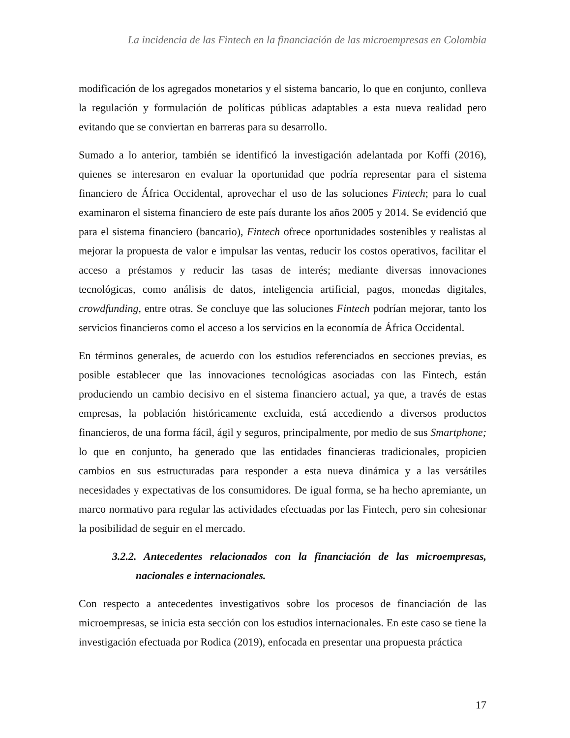La incidencia de las Fintech en la financiación de las microempresas en Colombia
modificación de los agregados monetarios y el sistema bancario, lo que en conjunto, conlleva la regulación y formulación de políticas públicas adaptables a esta nueva realidad pero evitando que se conviertan en barreras para su desarrollo.
Sumado a lo anterior, también se identificó la investigación adelantada por Koffi (2016), quienes se interesaron en evaluar la oportunidad que podría representar para el sistema financiero de África Occidental, aprovechar el uso de las soluciones Fintech; para lo cual examinaron el sistema financiero de este país durante los años 2005 y 2014. Se evidenció que para el sistema financiero (bancario), Fintech ofrece oportunidades sostenibles y realistas al mejorar la propuesta de valor e impulsar las ventas, reducir los costos operativos, facilitar el acceso a préstamos y reducir las tasas de interés; mediante diversas innovaciones tecnológicas, como análisis de datos, inteligencia artificial, pagos, monedas digitales, crowdfunding, entre otras. Se concluye que las soluciones Fintech podrían mejorar, tanto los servicios financieros como el acceso a los servicios en la economía de África Occidental.
En términos generales, de acuerdo con los estudios referenciados en secciones previas, es posible establecer que las innovaciones tecnológicas asociadas con las Fintech, están produciendo un cambio decisivo en el sistema financiero actual, ya que, a través de estas empresas, la población históricamente excluida, está accediendo a diversos productos financieros, de una forma fácil, ágil y seguros, principalmente, por medio de sus Smartphone; lo que en conjunto, ha generado que las entidades financieras tradicionales, propicien cambios en sus estructuradas para responder a esta nueva dinámica y a las versátiles necesidades y expectativas de los consumidores. De igual forma, se ha hecho apremiante, un marco normativo para regular las actividades efectuadas por las Fintech, pero sin cohesionar la posibilidad de seguir en el mercado.
3.2.2. Antecedentes relacionados con la financiación de las microempresas, nacionales e internacionales.
Con respecto a antecedentes investigativos sobre los procesos de financiación de las microempresas, se inicia esta sección con los estudios internacionales. En este caso se tiene la investigación efectuada por Rodica (2019), enfocada en presentar una propuesta práctica
17